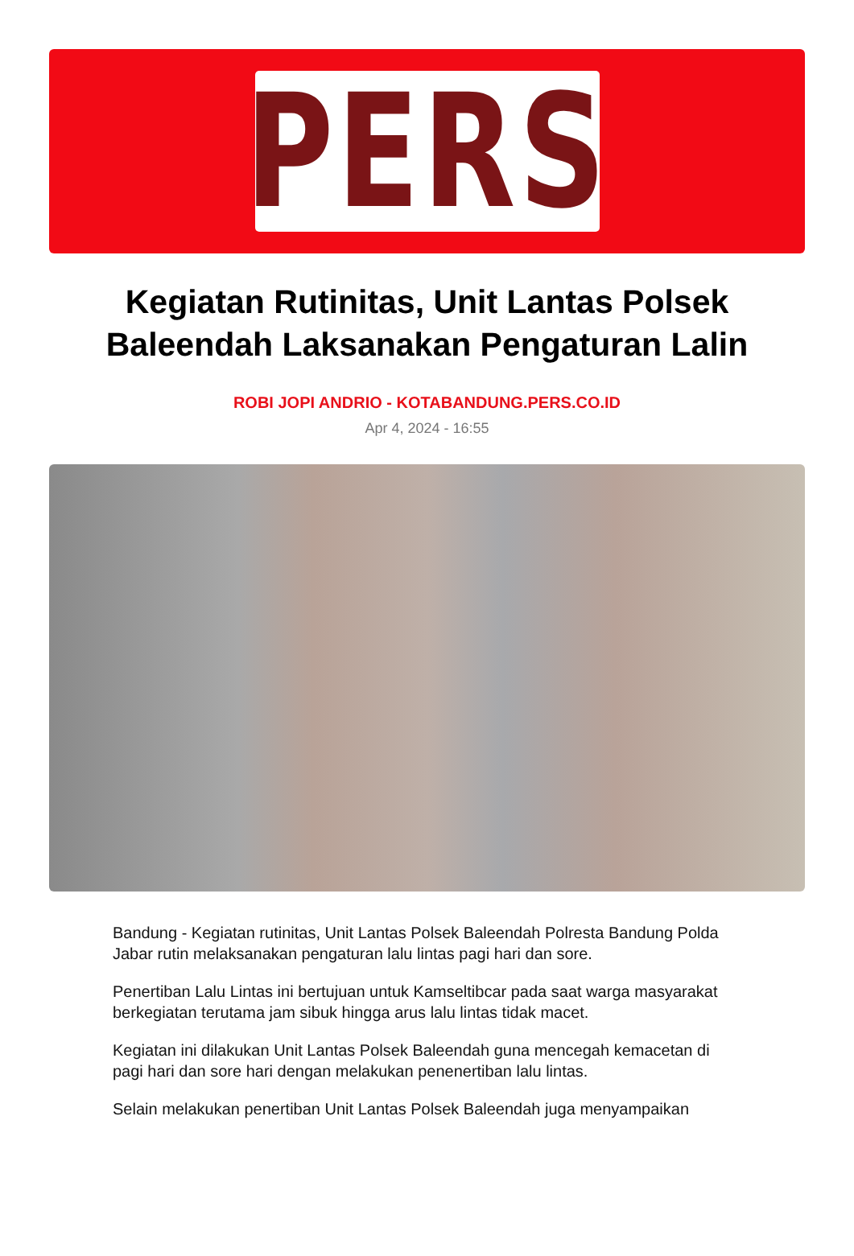PERS
Kegiatan Rutinitas, Unit Lantas Polsek Baleendah Laksanakan Pengaturan Lalin
ROBI JOPI ANDRIO - KOTABANDUNG.PERS.CO.ID
Apr 4, 2024 - 16:55
Bandung - Kegiatan rutinitas, Unit Lantas Polsek Baleendah Polresta Bandung Polda Jabar rutin melaksanakan pengaturan lalu lintas pagi hari dan sore.
Penertiban Lalu Lintas ini bertujuan untuk Kamseltibcar pada saat warga masyarakat berkegiatan terutama jam sibuk hingga arus lalu lintas tidak macet.
Kegiatan ini dilakukan Unit Lantas Polsek Baleendah guna mencegah kemacetan di pagi hari dan sore hari dengan melakukan penenertiban lalu lintas.
Selain melakukan penertiban Unit Lantas Polsek Baleendah juga menyampaikan